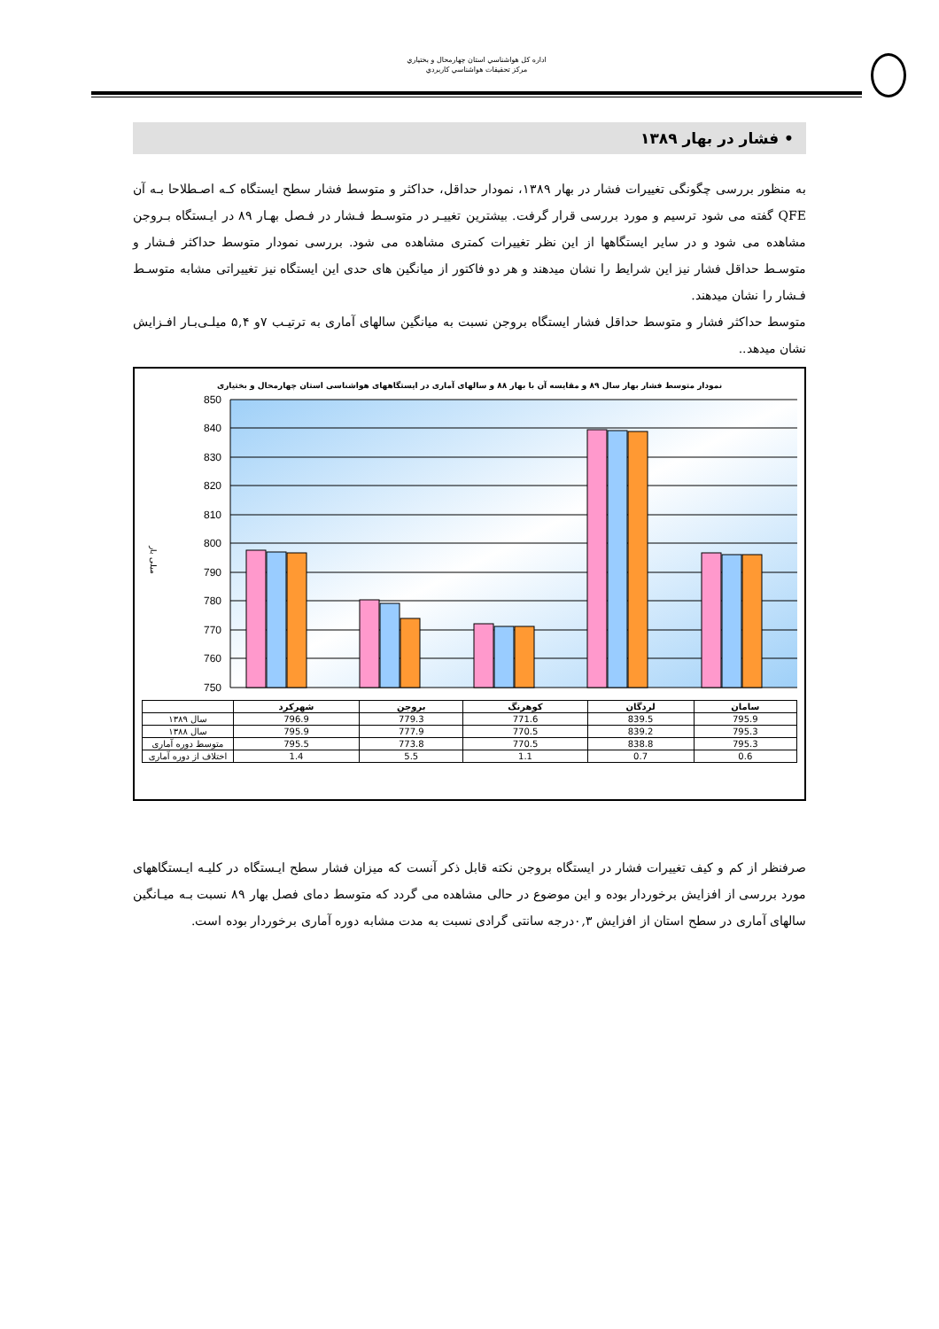اداره کل هواشناسي استان چهارمحال و بختياري
مرکز تحقيقات هواشناسي کاربردي
• فشار در بهار ۱۳۸۹
به منظور بررسی چگونگی تغییرات فشار در بهار ۱۳۸۹، نمودار حداقل، حداکثر و متوسط فشار سطح ایستگاه کـه اصـطلاحا بـه آن QFE گفته می شود ترسیم و مورد بررسی قرار گرفت. بیشترین تغییـر در متوسـط فـشار در فـصل بهـار ۸۹ در ایـستگاه بـروجن مشاهده می شود و در سایر ایستگاهها از این نظر تغییرات کمتری مشاهده می شود. بررسی نمودار متوسط حداکثر فـشار و متوسـط حداقل فشار نیز این شرایط را نشان میدهند و هر دو فاکتور از میانگین های حدی این ایستگاه نیز تغییراتی مشابه متوسـط فـشار را نشان میدهند.
متوسط حداکثر فشار و متوسط حداقل فشار ایستگاه بروجن نسبت به میانگین سالهای آماری به ترتیـب ۷و ۵,۴ میلـی‌بـار افـزایش نشان میدهد..
نمودار متوسط فشار بهار سال ۸۹ و مقایسه آن با بهار ۸۸ و سالهای آماری در ایستگاههای هواشناسی استان چهارمحال و بختیاری
850
840
830
820
810
800
790
780
770
760
750
میلی بار
| | شهرکرد | بروجن | کوهرنگ | لردگان | سامان |
| --- | --- | --- | --- | --- | --- |
| سال ۱۳۸۹ | 796.9 | 779.3 | 771.6 | 839.5 | 795.9 |
| سال ۱۳۸۸ | 795.9 | 777.9 | 770.5 | 839.2 | 795.3 |
| متوسط دوره آماری | 795.5 | 773.8 | 770.5 | 838.8 | 795.3 |
| اختلاف از دوره آماری | 1.4 | 5.5 | 1.1 | 0.7 | 0.6 |
صرفنظر از کم و کیف تغییرات فشار در ایستگاه بروجن نکته قابل ذکر آنست که میزان فشار سطح ایـستگاه در کلیـه ایـستگاههای مورد بررسی از افزایش برخوردار بوده و این موضوع در حالی مشاهده می گردد که متوسط دمای فصل بهار ۸۹ نسبت بـه میـانگین سالهای آماری در سطح استان از افزایش ۰,۳درجه سانتی گرادی نسبت به مدت مشابه دوره آماری برخوردار بوده است.